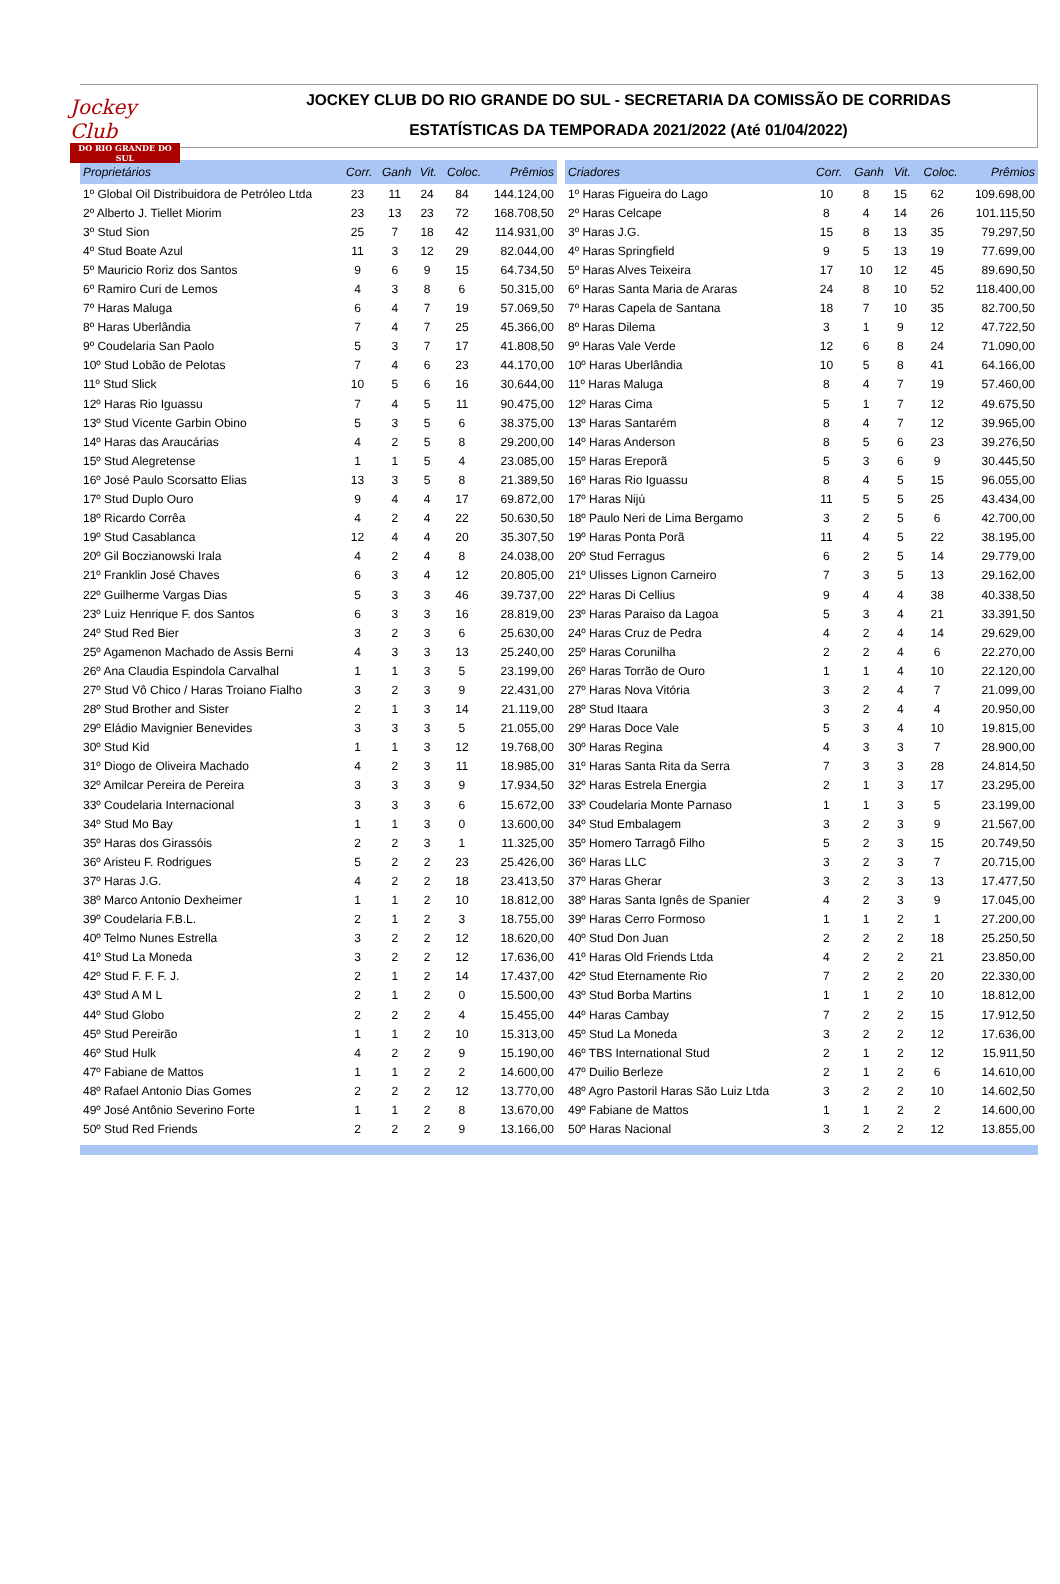Jockey Club
DO RIO GRANDE DO SUL
JOCKEY CLUB DO RIO GRANDE DO SUL - SECRETARIA DA COMISSÃO DE CORRIDAS
ESTATÍSTICAS DA TEMPORADA 2021/2022 (Até 01/04/2022)
| Proprietários | Corr. | Ganh | Vit. | Coloc. | Prêmios |
| --- | --- | --- | --- | --- | --- |
| 1º Global Oil Distribuidora de Petróleo Ltda | 23 | 11 | 24 | 84 | 144.124,00 |
| 2º Alberto J. Tiellet Miorim | 23 | 13 | 23 | 72 | 168.708,50 |
| 3º Stud Sion | 25 | 7 | 18 | 42 | 114.931,00 |
| 4º Stud Boate Azul | 11 | 3 | 12 | 29 | 82.044,00 |
| 5º Mauricio Roriz dos Santos | 9 | 6 | 9 | 15 | 64.734,50 |
| 6º Ramiro Curi de Lemos | 4 | 3 | 8 | 6 | 50.315,00 |
| 7º Haras Maluga | 6 | 4 | 7 | 19 | 57.069,50 |
| 8º Haras Uberlândia | 7 | 4 | 7 | 25 | 45.366,00 |
| 9º Coudelaria San Paolo | 5 | 3 | 7 | 17 | 41.808,50 |
| 10º Stud Lobão de Pelotas | 7 | 4 | 6 | 23 | 44.170,00 |
| 11º Stud Slick | 10 | 5 | 6 | 16 | 30.644,00 |
| 12º Haras Rio Iguassu | 7 | 4 | 5 | 11 | 90.475,00 |
| 13º Stud Vicente Garbin Obino | 5 | 3 | 5 | 6 | 38.375,00 |
| 14º Haras das Araucárias | 4 | 2 | 5 | 8 | 29.200,00 |
| 15º Stud Alegretense | 1 | 1 | 5 | 4 | 23.085,00 |
| 16º José Paulo Scorsatto Elias | 13 | 3 | 5 | 8 | 21.389,50 |
| 17º Stud Duplo Ouro | 9 | 4 | 4 | 17 | 69.872,00 |
| 18º Ricardo Corrêa | 4 | 2 | 4 | 22 | 50.630,50 |
| 19º Stud Casablanca | 12 | 4 | 4 | 20 | 35.307,50 |
| 20º Gil Boczianowski Irala | 4 | 2 | 4 | 8 | 24.038,00 |
| 21º Franklin José Chaves | 6 | 3 | 4 | 12 | 20.805,00 |
| 22º Guilherme Vargas Dias | 5 | 3 | 3 | 46 | 39.737,00 |
| 23º Luiz Henrique F. dos Santos | 6 | 3 | 3 | 16 | 28.819,00 |
| 24º Stud Red Bier | 3 | 2 | 3 | 6 | 25.630,00 |
| 25º Agamenon Machado de Assis Berni | 4 | 3 | 3 | 13 | 25.240,00 |
| 26º Ana Claudia Espindola Carvalhal | 1 | 1 | 3 | 5 | 23.199,00 |
| 27º Stud Vô Chico / Haras Troiano Fialho | 3 | 2 | 3 | 9 | 22.431,00 |
| 28º Stud Brother and Sister | 2 | 1 | 3 | 14 | 21.119,00 |
| 29º Eládio Mavignier Benevides | 3 | 3 | 3 | 5 | 21.055,00 |
| 30º Stud Kid | 1 | 1 | 3 | 12 | 19.768,00 |
| 31º Diogo de Oliveira Machado | 4 | 2 | 3 | 11 | 18.985,00 |
| 32º Amilcar Pereira de Pereira | 3 | 3 | 3 | 9 | 17.934,50 |
| 33º Coudelaria Internacional | 3 | 3 | 3 | 6 | 15.672,00 |
| 34º Stud Mo Bay | 1 | 1 | 3 | 0 | 13.600,00 |
| 35º Haras dos Girassóis | 2 | 2 | 3 | 1 | 11.325,00 |
| 36º Aristeu F. Rodrigues | 5 | 2 | 2 | 23 | 25.426,00 |
| 37º Haras J.G. | 4 | 2 | 2 | 18 | 23.413,50 |
| 38º Marco Antonio Dexheimer | 1 | 1 | 2 | 10 | 18.812,00 |
| 39º Coudelaria F.B.L. | 2 | 1 | 2 | 3 | 18.755,00 |
| 40º Telmo Nunes Estrella | 3 | 2 | 2 | 12 | 18.620,00 |
| 41º Stud La Moneda | 3 | 2 | 2 | 12 | 17.636,00 |
| 42º Stud F. F. F. J. | 2 | 1 | 2 | 14 | 17.437,00 |
| 43º Stud A M L | 2 | 1 | 2 | 0 | 15.500,00 |
| 44º Stud Globo | 2 | 2 | 2 | 4 | 15.455,00 |
| 45º Stud Pereirão | 1 | 1 | 2 | 10 | 15.313,00 |
| 46º Stud Hulk | 4 | 2 | 2 | 9 | 15.190,00 |
| 47º Fabiane de Mattos | 1 | 1 | 2 | 2 | 14.600,00 |
| 48º Rafael Antonio Dias Gomes | 2 | 2 | 2 | 12 | 13.770,00 |
| 49º José Antônio Severino Forte | 1 | 1 | 2 | 8 | 13.670,00 |
| 50º Stud Red Friends | 2 | 2 | 2 | 9 | 13.166,00 |
| Criadores | Corr. | Ganh | Vit. | Coloc. | Prêmios |
| --- | --- | --- | --- | --- | --- |
| 1º Haras Figueira do Lago | 10 | 8 | 15 | 62 | 109.698,00 |
| 2º Haras Celcape | 8 | 4 | 14 | 26 | 101.115,50 |
| 3º Haras J.G. | 15 | 8 | 13 | 35 | 79.297,50 |
| 4º Haras Springfield | 9 | 5 | 13 | 19 | 77.699,00 |
| 5º Haras Alves Teixeira | 17 | 10 | 12 | 45 | 89.690,50 |
| 6º Haras Santa Maria de Araras | 24 | 8 | 10 | 52 | 118.400,00 |
| 7º Haras Capela de Santana | 18 | 7 | 10 | 35 | 82.700,50 |
| 8º Haras Dilema | 3 | 1 | 9 | 12 | 47.722,50 |
| 9º Haras Vale Verde | 12 | 6 | 8 | 24 | 71.090,00 |
| 10º Haras Uberlândia | 10 | 5 | 8 | 41 | 64.166,00 |
| 11º Haras Maluga | 8 | 4 | 7 | 19 | 57.460,00 |
| 12º Haras Cima | 5 | 1 | 7 | 12 | 49.675,50 |
| 13º Haras Santarém | 8 | 4 | 7 | 12 | 39.965,00 |
| 14º Haras Anderson | 8 | 5 | 6 | 23 | 39.276,50 |
| 15º Haras Ereporã | 5 | 3 | 6 | 9 | 30.445,50 |
| 16º Haras Rio Iguassu | 8 | 4 | 5 | 15 | 96.055,00 |
| 17º Haras Nijú | 11 | 5 | 5 | 25 | 43.434,00 |
| 18º Paulo Neri de Lima Bergamo | 3 | 2 | 5 | 6 | 42.700,00 |
| 19º Haras Ponta Porã | 11 | 4 | 5 | 22 | 38.195,00 |
| 20º Stud Ferragus | 6 | 2 | 5 | 14 | 29.779,00 |
| 21º Ulisses Lignon Carneiro | 7 | 3 | 5 | 13 | 29.162,00 |
| 22º Haras Di Cellius | 9 | 4 | 4 | 38 | 40.338,50 |
| 23º Haras Paraiso da Lagoa | 5 | 3 | 4 | 21 | 33.391,50 |
| 24º Haras Cruz de Pedra | 4 | 2 | 4 | 14 | 29.629,00 |
| 25º Haras Corunilha | 2 | 2 | 4 | 6 | 22.270,00 |
| 26º Haras Torrão de Ouro | 1 | 1 | 4 | 10 | 22.120,00 |
| 27º Haras Nova Vitória | 3 | 2 | 4 | 7 | 21.099,00 |
| 28º Stud Itaara | 3 | 2 | 4 | 4 | 20.950,00 |
| 29º Haras Doce Vale | 5 | 3 | 4 | 10 | 19.815,00 |
| 30º Haras Regina | 4 | 3 | 3 | 7 | 28.900,00 |
| 31º Haras Santa Rita da Serra | 7 | 3 | 3 | 28 | 24.814,50 |
| 32º Haras Estrela Energia | 2 | 1 | 3 | 17 | 23.295,00 |
| 33º Coudelaria Monte Parnaso | 1 | 1 | 3 | 5 | 23.199,00 |
| 34º Stud Embalagem | 3 | 2 | 3 | 9 | 21.567,00 |
| 35º Homero Tarragô Filho | 5 | 2 | 3 | 15 | 20.749,50 |
| 36º Haras LLC | 3 | 2 | 3 | 7 | 20.715,00 |
| 37º Haras Gherar | 3 | 2 | 3 | 13 | 17.477,50 |
| 38º Haras Santa Ignês de Spanier | 4 | 2 | 3 | 9 | 17.045,00 |
| 39º Haras Cerro Formoso | 1 | 1 | 2 | 1 | 27.200,00 |
| 40º Stud Don Juan | 2 | 2 | 2 | 18 | 25.250,50 |
| 41º Haras Old Friends Ltda | 4 | 2 | 2 | 21 | 23.850,00 |
| 42º Stud Eternamente Rio | 7 | 2 | 2 | 20 | 22.330,00 |
| 43º Stud Borba Martins | 1 | 1 | 2 | 10 | 18.812,00 |
| 44º Haras Cambay | 7 | 2 | 2 | 15 | 17.912,50 |
| 45º Stud La Moneda | 3 | 2 | 2 | 12 | 17.636,00 |
| 46º TBS International Stud | 2 | 1 | 2 | 12 | 15.911,50 |
| 47º Duilio Berleze | 2 | 1 | 2 | 6 | 14.610,00 |
| 48º Agro Pastoril Haras São Luiz Ltda | 3 | 2 | 2 | 10 | 14.602,50 |
| 49º Fabiane de Mattos | 1 | 1 | 2 | 2 | 14.600,00 |
| 50º Haras Nacional | 3 | 2 | 2 | 12 | 13.855,00 |